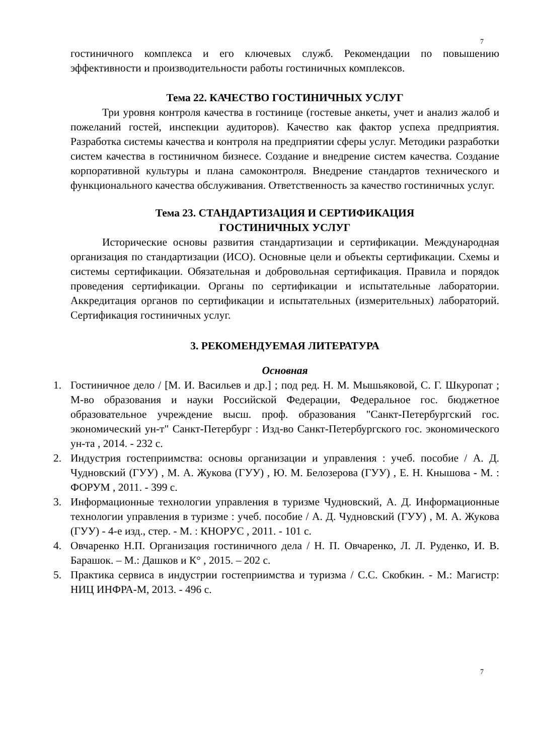7
гостиничного комплекса и его ключевых служб. Рекомендации по повышению эффективности и производительности работы гостиничных комплексов.
Тема 22. КАЧЕСТВО ГОСТИНИЧНЫХ УСЛУГ
Три уровня контроля качества в гостинице (гостевые анкеты, учет и анализ жалоб и пожеланий гостей, инспекции аудиторов). Качество как фактор успеха предприятия. Разработка системы качества и контроля на предприятии сферы услуг. Методики разработки систем качества в гостиничном бизнесе. Создание и внедрение систем качества. Создание корпоративной культуры и плана самоконтроля. Внедрение стандартов технического и функционального качества обслуживания. Ответственность за качество гостиничных услуг.
Тема 23. СТАНДАРТИЗАЦИЯ И СЕРТИФИКАЦИЯ
ГОСТИНИЧНЫХ УСЛУГ
Исторические основы развития стандартизации и сертификации. Международная организация по стандартизации (ИСО). Основные цели и объекты сертификации. Схемы и системы сертификации. Обязательная и добровольная сертификация. Правила и порядок проведения сертификации. Органы по сертификации и испытательные лаборатории. Аккредитация органов по сертификации и испытательных (измерительных) лабораторий. Сертификация гостиничных услуг.
3. РЕКОМЕНДУЕМАЯ ЛИТЕРАТУРА
Основная
1. Гостиничное дело / [М. И. Васильев и др.] ; под ред. Н. М. Мышьяковой, С. Г. Шкуропат ; М-во образования и науки Российской Федерации, Федеральное гос. бюджетное образовательное учреждение высш. проф. образования "Санкт-Петербургский гос. экономический ун-т" Санкт-Петербург : Изд-во Санкт-Петербургского гос. экономического ун-та , 2014. - 232 с.
2. Индустрия гостеприимства: основы организации и управления : учеб. пособие / А. Д. Чудновский (ГУУ) , М. А. Жукова (ГУУ) , Ю. М. Белозерова (ГУУ) , Е. Н. Кнышова - М. : ФОРУМ , 2011. - 399 с.
3. Информационные технологии управления в туризме Чудновский, А. Д. Информационные технологии управления в туризме : учеб. пособие / А. Д. Чудновский (ГУУ) , М. А. Жукова (ГУУ) - 4-е изд., стер. - М. : КНОРУС , 2011. - 101 с.
4. Овчаренко Н.П. Организация гостиничного дела / Н. П. Овчаренко, Л. Л. Руденко, И. В. Барашок. – М.: Дашков и К° , 2015. – 202 с.
5. Практика сервиса в индустрии гостеприимства и туризма / С.С. Скобкин. - М.: Магистр: НИЦ ИНФРА-М, 2013. - 496 с.
7